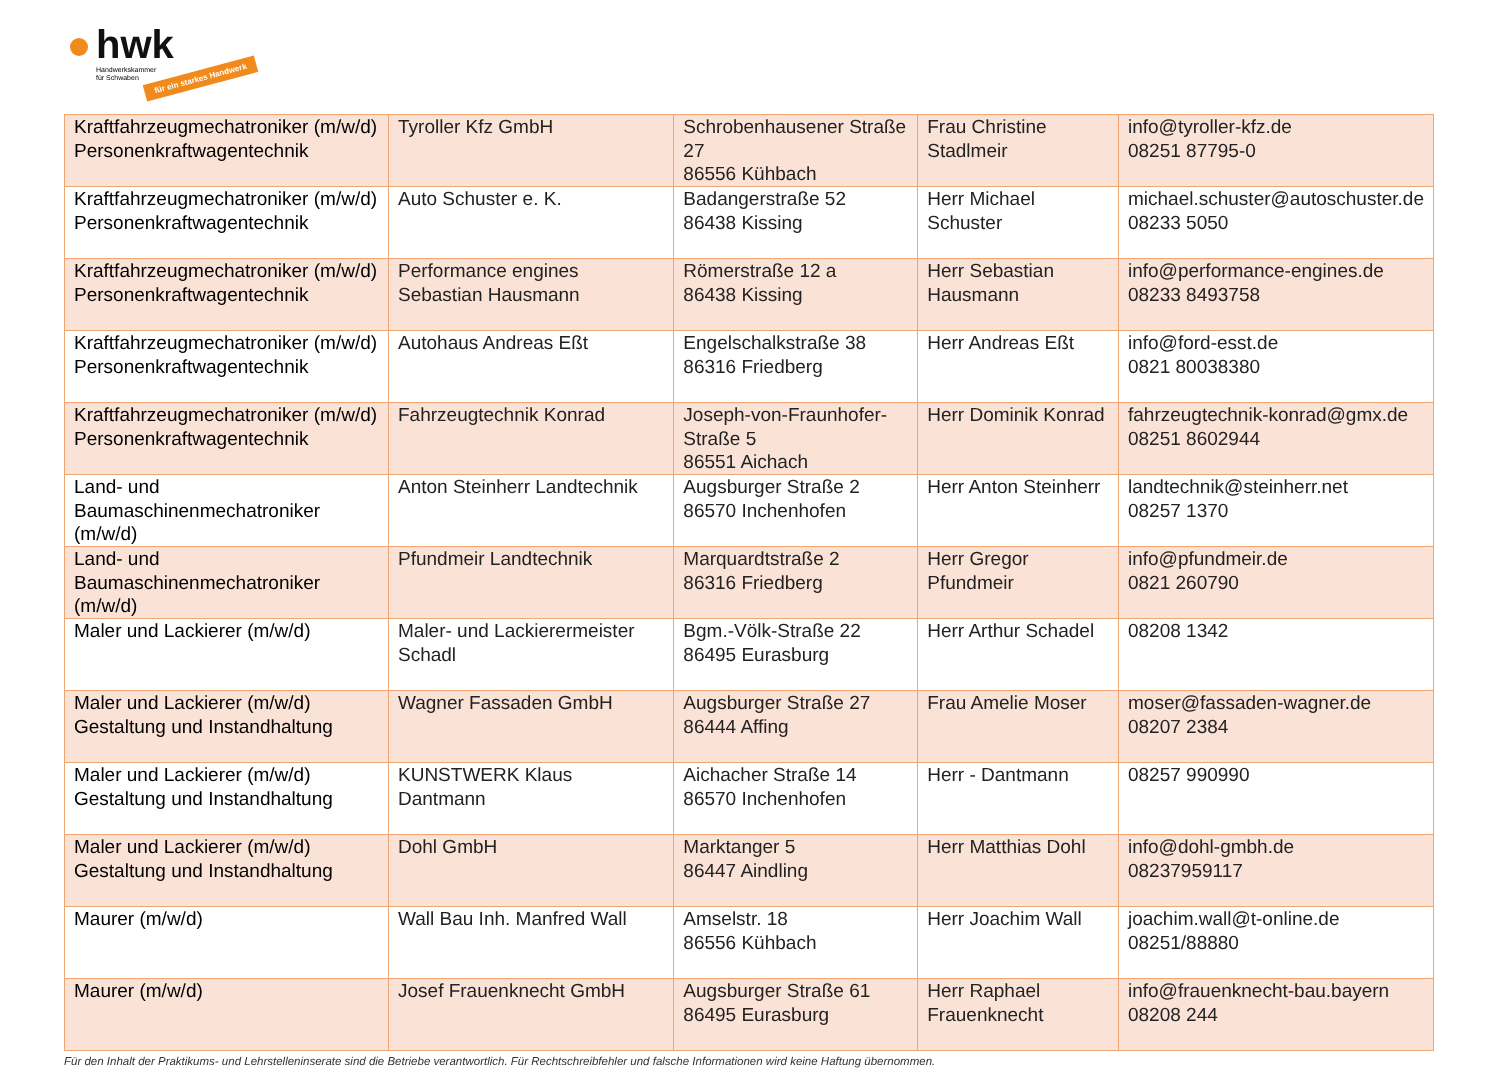hwk
Handwerkskammer
für Schwaben
für ein starkes Handwerk
| Kraftfahrzeugmechatroniker (m/w/d) Personenkraftwagentechnik | Tyroller Kfz GmbH | Schrobenhausener Straße 27 86556 Kühbach | Frau Christine Stadlmeir | info@tyroller-kfz.de 08251 87795-0 |
| Kraftfahrzeugmechatroniker (m/w/d) Personenkraftwagentechnik | Auto Schuster e. K. | Badangerstraße 52 86438 Kissing | Herr Michael Schuster | michael.schuster@autoschuster.de 08233 5050 |
| Kraftfahrzeugmechatroniker (m/w/d) Personenkraftwagentechnik | Performance engines Sebastian Hausmann | Römerstraße 12 a 86438 Kissing | Herr Sebastian Hausmann | info@performance-engines.de 08233 8493758 |
| Kraftfahrzeugmechatroniker (m/w/d) Personenkraftwagentechnik | Autohaus Andreas Eßt | Engelschalkstraße 38 86316 Friedberg | Herr Andreas Eßt | info@ford-esst.de 0821 80038380 |
| Kraftfahrzeugmechatroniker (m/w/d) Personenkraftwagentechnik | Fahrzeugtechnik Konrad | Joseph-von-Fraunhofer-Straße 5 86551 Aichach | Herr Dominik Konrad | fahrzeugtechnik-konrad@gmx.de 08251 8602944 |
| Land- und Baumaschinenmechatroniker (m/w/d) | Anton Steinherr Landtechnik | Augsburger Straße 2 86570 Inchenhofen | Herr Anton Steinherr | landtechnik@steinherr.net 08257 1370 |
| Land- und Baumaschinenmechatroniker (m/w/d) | Pfundmeir Landtechnik | Marquardtstraße 2 86316 Friedberg | Herr Gregor Pfundmeir | info@pfundmeir.de 0821 260790 |
| Maler und Lackierer (m/w/d) | Maler- und Lackierermeister Schadl | Bgm.-Völk-Straße 22 86495 Eurasburg | Herr Arthur Schadel | 08208 1342 |
| Maler und Lackierer (m/w/d) Gestaltung und Instandhaltung | Wagner Fassaden GmbH | Augsburger Straße 27 86444 Affing | Frau Amelie Moser | moser@fassaden-wagner.de 08207 2384 |
| Maler und Lackierer (m/w/d) Gestaltung und Instandhaltung | KUNSTWERK Klaus Dantmann | Aichacher Straße 14 86570 Inchenhofen | Herr - Dantmann | 08257 990990 |
| Maler und Lackierer (m/w/d) Gestaltung und Instandhaltung | Dohl GmbH | Marktanger 5 86447 Aindling | Herr Matthias Dohl | info@dohl-gmbh.de 08237959117 |
| Maurer (m/w/d) | Wall Bau Inh. Manfred Wall | Amselstr. 18 86556 Kühbach | Herr Joachim Wall | joachim.wall@t-online.de 08251/88880 |
| Maurer (m/w/d) | Josef Frauenknecht GmbH | Augsburger Straße 61 86495 Eurasburg | Herr Raphael Frauenknecht | info@frauenknecht-bau.bayern 08208 244 |
Für den Inhalt der Praktikums- und Lehrstelleninserate sind die Betriebe verantwortlich. Für Rechtschreibfehler und falsche Informationen wird keine Haftung übernommen.